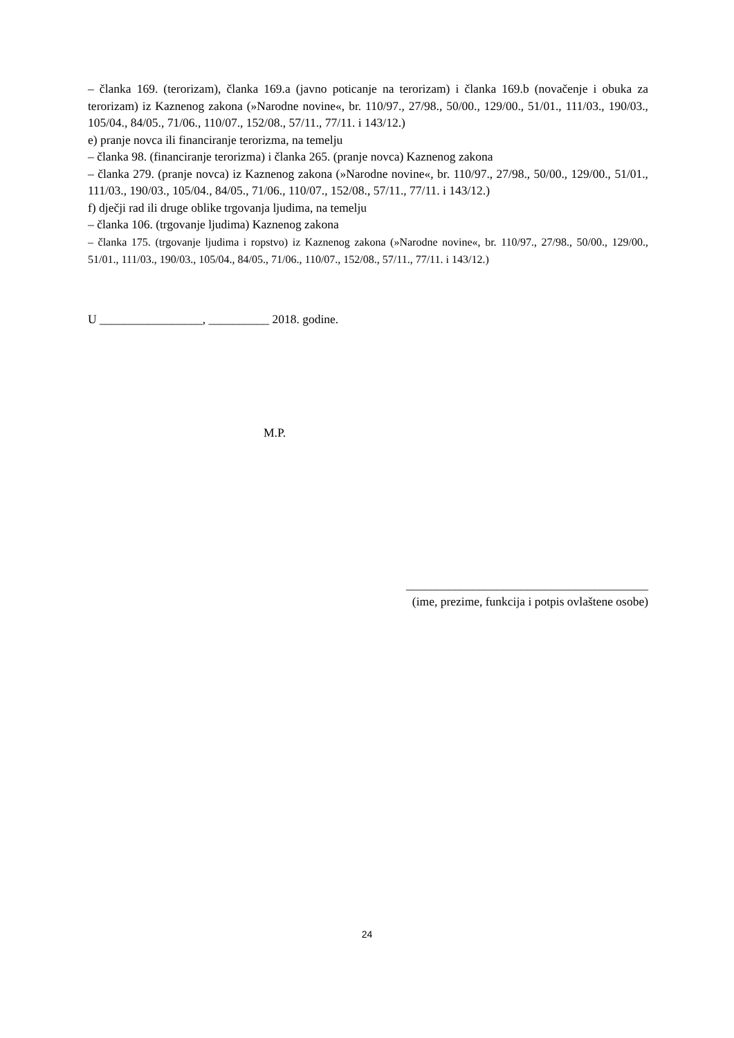– članka 169. (terorizam), članka 169.a (javno poticanje na terorizam) i članka 169.b (novačenje i obuka za terorizam) iz Kaznenog zakona (»Narodne novine«, br. 110/97., 27/98., 50/00., 129/00., 51/01., 111/03., 190/03., 105/04., 84/05., 71/06., 110/07., 152/08., 57/11., 77/11. i 143/12.)
e) pranje novca ili financiranje terorizma, na temelju
– članka 98. (financiranje terorizma) i članka 265. (pranje novca) Kaznenog zakona
– članka 279. (pranje novca) iz Kaznenog zakona (»Narodne novine«, br. 110/97., 27/98., 50/00., 129/00., 51/01., 111/03., 190/03., 105/04., 84/05., 71/06., 110/07., 152/08., 57/11., 77/11. i 143/12.)
f) dječji rad ili druge oblike trgovanja ljudima, na temelju
– članka 106. (trgovanje ljudima) Kaznenog zakona
– članka 175. (trgovanje ljudima i ropstvo) iz Kaznenog zakona (»Narodne novine«, br. 110/97., 27/98., 50/00., 129/00., 51/01., 111/03., 190/03., 105/04., 84/05., 71/06., 110/07., 152/08., 57/11., 77/11. i 143/12.)
U _________________, __________ 2018. godine.
M.P.
________________________________________
(ime, prezime, funkcija i potpis ovlaštene osobe)
24